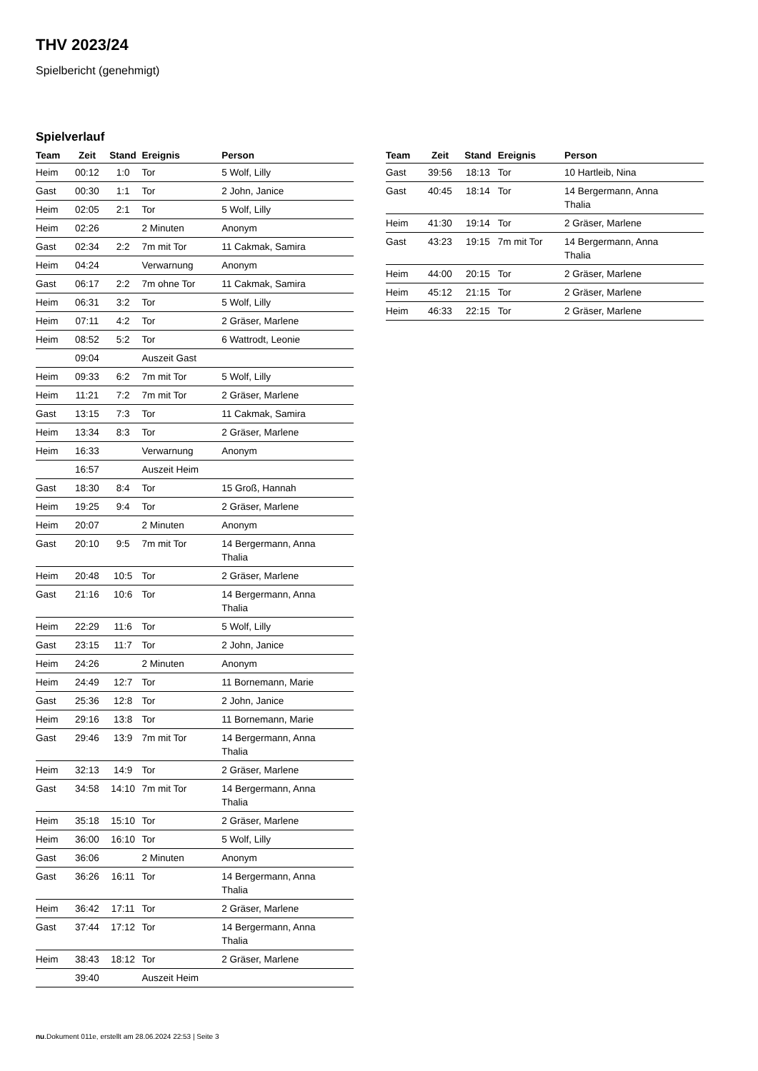THV 2023/24
Spielbericht (genehmigt)
Spielverlauf
| Team | Zeit | Stand | Ereignis | Person |
| --- | --- | --- | --- | --- |
| Heim | 00:12 | 1:0 | Tor | 5 Wolf, Lilly |
| Gast | 00:30 | 1:1 | Tor | 2 John, Janice |
| Heim | 02:05 | 2:1 | Tor | 5 Wolf, Lilly |
| Heim | 02:26 | | 2 Minuten | Anonym |
| Gast | 02:34 | 2:2 | 7m mit Tor | 11 Cakmak, Samira |
| Heim | 04:24 | | Verwarnung | Anonym |
| Gast | 06:17 | 2:2 | 7m ohne Tor | 11 Cakmak, Samira |
| Heim | 06:31 | 3:2 | Tor | 5 Wolf, Lilly |
| Heim | 07:11 | 4:2 | Tor | 2 Gräser, Marlene |
| Heim | 08:52 | 5:2 | Tor | 6 Wattrodt, Leonie |
| | 09:04 | | Auszeit Gast | |
| Heim | 09:33 | 6:2 | 7m mit Tor | 5 Wolf, Lilly |
| Heim | 11:21 | 7:2 | 7m mit Tor | 2 Gräser, Marlene |
| Gast | 13:15 | 7:3 | Tor | 11 Cakmak, Samira |
| Heim | 13:34 | 8:3 | Tor | 2 Gräser, Marlene |
| Heim | 16:33 | | Verwarnung | Anonym |
| | 16:57 | | Auszeit Heim | |
| Gast | 18:30 | 8:4 | Tor | 15 Groß, Hannah |
| Heim | 19:25 | 9:4 | Tor | 2 Gräser, Marlene |
| Heim | 20:07 | | 2 Minuten | Anonym |
| Gast | 20:10 | 9:5 | 7m mit Tor | 14 Bergermann, Anna Thalia |
| Heim | 20:48 | 10:5 | Tor | 2 Gräser, Marlene |
| Gast | 21:16 | 10:6 | Tor | 14 Bergermann, Anna Thalia |
| Heim | 22:29 | 11:6 | Tor | 5 Wolf, Lilly |
| Gast | 23:15 | 11:7 | Tor | 2 John, Janice |
| Heim | 24:26 | | 2 Minuten | Anonym |
| Heim | 24:49 | 12:7 | Tor | 11 Bornemann, Marie |
| Gast | 25:36 | 12:8 | Tor | 2 John, Janice |
| Heim | 29:16 | 13:8 | Tor | 11 Bornemann, Marie |
| Gast | 29:46 | 13:9 | 7m mit Tor | 14 Bergermann, Anna Thalia |
| Heim | 32:13 | 14:9 | Tor | 2 Gräser, Marlene |
| Gast | 34:58 | 14:10 | 7m mit Tor | 14 Bergermann, Anna Thalia |
| Heim | 35:18 | 15:10 | Tor | 2 Gräser, Marlene |
| Heim | 36:00 | 16:10 | Tor | 5 Wolf, Lilly |
| Gast | 36:06 | | 2 Minuten | Anonym |
| Gast | 36:26 | 16:11 | Tor | 14 Bergermann, Anna Thalia |
| Heim | 36:42 | 17:11 | Tor | 2 Gräser, Marlene |
| Gast | 37:44 | 17:12 | Tor | 14 Bergermann, Anna Thalia |
| Heim | 38:43 | 18:12 | Tor | 2 Gräser, Marlene |
| | 39:40 | | Auszeit Heim | |
| Team | Zeit | Stand | Ereignis | Person |
| --- | --- | --- | --- | --- |
| Gast | 39:56 | 18:13 | Tor | 10 Hartleib, Nina |
| Gast | 40:45 | 18:14 | Tor | 14 Bergermann, Anna Thalia |
| Heim | 41:30 | 19:14 | Tor | 2 Gräser, Marlene |
| Gast | 43:23 | 19:15 | 7m mit Tor | 14 Bergermann, Anna Thalia |
| Heim | 44:00 | 20:15 | Tor | 2 Gräser, Marlene |
| Heim | 45:12 | 21:15 | Tor | 2 Gräser, Marlene |
| Heim | 46:33 | 22:15 | Tor | 2 Gräser, Marlene |
nu.Dokument 011e, erstellt am 28.06.2024 22:53 | Seite 3